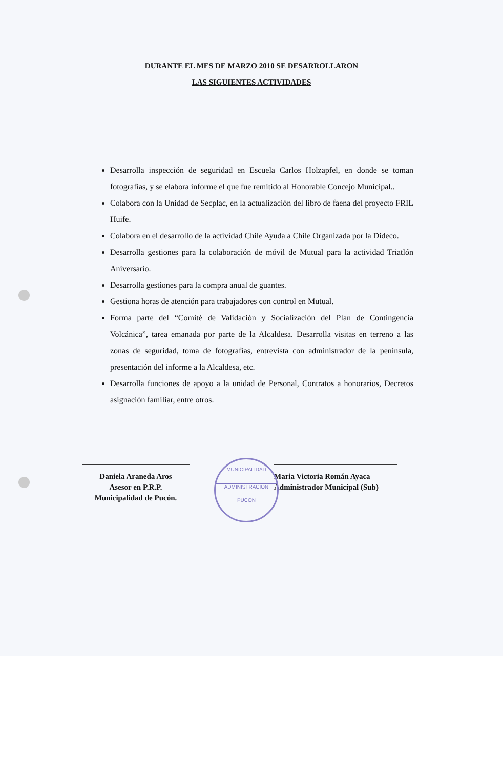DURANTE EL MES DE MARZO 2010 SE DESARROLLARON
LAS SIGUIENTES ACTIVIDADES
Desarrolla inspección de seguridad en Escuela Carlos Holzapfel, en donde se toman fotografías, y se elabora informe el que fue remitido al Honorable Concejo Municipal..
Colabora con la Unidad de Secplac, en la actualización del libro de faena del proyecto FRIL Huife.
Colabora en el desarrollo de la actividad Chile Ayuda a Chile Organizada por la Dideco.
Desarrolla gestiones para la colaboración de móvil de Mutual para la actividad Triatlón Aniversario.
Desarrolla gestiones para la compra anual de guantes.
Gestiona horas de atención para trabajadores con control en Mutual.
Forma parte del “Comité de Validación y Socialización del Plan de Contingencia Volcánica”, tarea emanada por parte de la Alcaldesa. Desarrolla visitas en terreno a las zonas de seguridad, toma de fotografías, entrevista con administrador de la península, presentación del informe a la Alcaldesa, etc.
Desarrolla funciones de apoyo a la unidad de Personal, Contratos a honorarios, Decretos asignación familiar, entre otros.
Daniela Araneda Aros
Asesor en P.R.P.
Municipalidad de Pucón.
Maria Victoria Román Ayaca
Administrador Municipal (Sub)
MUNICIPALIDAD
ADMINISTRACION
PUCON